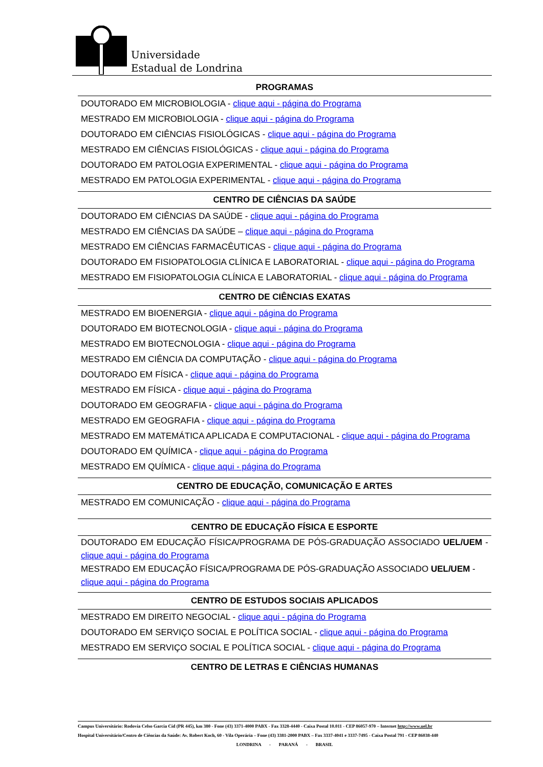Universidade
Estadual de Londrina
PROGRAMAS
DOUTORADO EM MICROBIOLOGIA - clique aqui - página do Programa
MESTRADO EM MICROBIOLOGIA - clique aqui - página do Programa
DOUTORADO EM CIÊNCIAS FISIOLÓGICAS - clique aqui - página do Programa
MESTRADO EM CIÊNCIAS FISIOLÓGICAS - clique aqui - página do Programa
DOUTORADO EM PATOLOGIA EXPERIMENTAL - clique aqui - página do Programa
MESTRADO EM PATOLOGIA EXPERIMENTAL - clique aqui - página do Programa
CENTRO DE CIÊNCIAS DA SAÚDE
DOUTORADO EM CIÊNCIAS DA SAÚDE - clique aqui - página do Programa
MESTRADO EM CIÊNCIAS DA SAÚDE – clique aqui - página do Programa
MESTRADO EM CIÊNCIAS FARMACÊUTICAS - clique aqui - página do Programa
DOUTORADO EM FISIOPATOLOGIA CLÍNICA E LABORATORIAL - clique aqui - página do Programa
MESTRADO EM FISIOPATOLOGIA CLÍNICA E LABORATORIAL - clique aqui - página do Programa
CENTRO DE CIÊNCIAS EXATAS
MESTRADO EM BIOENERGIA - clique aqui - página do Programa
DOUTORADO EM BIOTECNOLOGIA - clique aqui - página do Programa
MESTRADO EM BIOTECNOLOGIA - clique aqui - página do Programa
MESTRADO EM CIÊNCIA DA COMPUTAÇÃO - clique aqui - página do Programa
DOUTORADO EM FÍSICA - clique aqui - página do Programa
MESTRADO EM FÍSICA - clique aqui - página do Programa
DOUTORADO EM GEOGRAFIA - clique aqui - página do Programa
MESTRADO EM GEOGRAFIA - clique aqui - página do Programa
MESTRADO EM MATEMÁTICA APLICADA E COMPUTACIONAL - clique aqui - página do Programa
DOUTORADO EM QUÍMICA - clique aqui - página do Programa
MESTRADO EM QUÍMICA - clique aqui - página do Programa
CENTRO DE EDUCAÇÃO, COMUNICAÇÃO E ARTES
MESTRADO EM COMUNICAÇÃO - clique aqui - página do Programa
CENTRO DE EDUCAÇÃO FÍSICA E ESPORTE
DOUTORADO EM EDUCAÇÃO FÍSICA/PROGRAMA DE PÓS-GRADUAÇÃO ASSOCIADO UEL/UEM - clique aqui - página do Programa
MESTRADO EM EDUCAÇÃO FÍSICA/PROGRAMA DE PÓS-GRADUAÇÃO ASSOCIADO UEL/UEM - clique aqui - página do Programa
CENTRO DE ESTUDOS SOCIAIS APLICADOS
MESTRADO EM DIREITO NEGOCIAL - clique aqui - página do Programa
DOUTORADO EM SERVIÇO SOCIAL E POLÍTICA SOCIAL - clique aqui - página do Programa
MESTRADO EM SERVIÇO SOCIAL E POLÍTICA SOCIAL - clique aqui - página do Programa
CENTRO DE LETRAS E CIÊNCIAS HUMANAS
Campus Universitário: Rodovia Celso Garcia Cid (PR 445), km 380 - Fone (43) 3371-4000 PABX - Fax 3328-4440 - Caixa Postal 10.011 - CEP 86057-970 – Internet http://www.uel.br
Hospital Universitário/Centro de Ciências da Saúde: Av. Robert Koch, 60 - Vila Operária – Fone (43) 3381-2000 PABX – Fax 3337-4041 e 3337-7495 - Caixa Postal 791 - CEP 86038-440
LONDRINA - PARANÁ - BRASIL